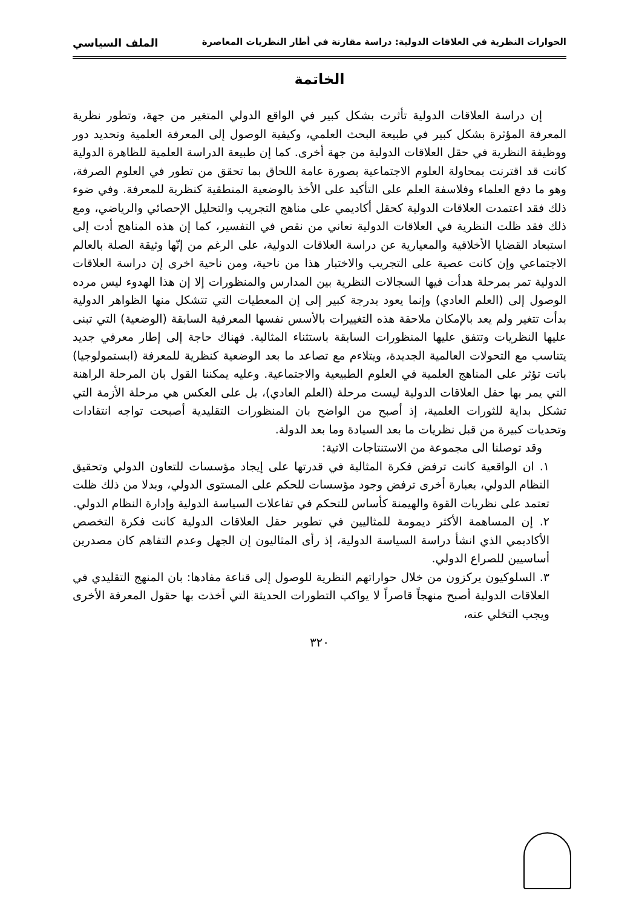الحوارات النظرية في العلاقات الدولية: دراسة مقارنة في أطار النظريات المعاصرة الملف السياسي
الخاتمة
إن دراسة العلاقات الدولية تأثرت بشكل كبير في الواقع الدولي المتغير من جهة، وتطور نظرية المعرفة المؤثرة بشكل كبير في طبيعة البحث العلمي، وكيفية الوصول إلى المعرفة العلمية وتحديد دور ووظيفة النظرية في حقل العلاقات الدولية من جهة أخرى. كما إن طبيعة الدراسة العلمية للظاهرة الدولية كانت قد اقترنت بمحاولة العلوم الاجتماعية بصورة عامة اللحاق بما تحقق من تطور في العلوم الصرفة، وهو ما دفع العلماء وفلاسفة العلم على التأكيد على الأخذ بالوضعية المنطقية كنظرية للمعرفة. وفي ضوء ذلك فقد اعتمدت العلاقات الدولية كحقل أكاديمي على مناهج التجريب والتحليل الإحصائي والرياضي، ومع ذلك فقد ظلت النظرية في العلاقات الدولية تعاني من نقص في التفسير، كما إن هذه المناهج أدت إلى استبعاد القضايا الأخلاقية والمعيارية عن دراسة العلاقات الدولية، على الرغم من إنّها وثيقة الصلة بالعالم الاجتماعي وإن كانت عصية على التجريب والاختبار هذا من ناحية، ومن ناحية اخرى إن دراسة العلاقات الدولية تمر بمرحلة هدأت فيها السجالات النظرية بين المدارس والمنظورات إلا إن هذا الهدوء ليس مرده الوصول إلى (العلم العادي) وإنما يعود بدرجة كبير إلى إن المعطيات التي تتشكل منها الظواهر الدولية بدأت تتغير ولم يعد بالإمكان ملاحقة هذه التغييرات بالأسس نفسها المعرفية السابقة (الوضعية) التي تبنى عليها النظريات وتتفق عليها المنظورات السابقة باستثناء المثالية. فهناك حاجة إلى إطار معرفي جديد يتناسب مع التحولات العالمية الجديدة، ويتلاءم مع تصاعد ما بعد الوضعية كنظرية للمعرفة (ابستمولوجيا) باتت تؤثر على المناهج العلمية في العلوم الطبيعية والاجتماعية. وعليه يمكننا القول بان المرحلة الراهنة التي يمر بها حقل العلاقات الدولية ليست مرحلة (العلم العادي)، بل على العكس هي مرحلة الأزمة التي تشكل بداية للثورات العلمية، إذ أصبح من الواضح بان المنظورات التقليدية أصبحت تواجه انتقادات وتحديات كبيرة من قبل نظريات ما بعد السيادة وما بعد الدولة.
وقد توصلنا الى مجموعة من الاستنتاجات الاتية:
١. ان الواقعية كانت ترفض فكرة المثالية في قدرتها على إيجاد مؤسسات للتعاون الدولي وتحقيق النظام الدولي، بعبارة أخرى ترفض وجود مؤسسات للحكم على المستوى الدولي، وبدلا من ذلك ظلت تعتمد على نظريات القوة والهيمنة كأساس للتحكم في تفاعلات السياسة الدولية وإدارة النظام الدولي.
٢. إن المساهمة الأكثر ديمومة للمثاليين في تطوير حقل العلاقات الدولية كانت فكرة التخصص الأكاديمي الذي انشأ دراسة السياسة الدولية، إذ رأى المثاليون إن الجهل وعدم التفاهم كان مصدرين أساسيين للصراع الدولي.
٣. السلوكيون يركزون من خلال حواراتهم النظرية للوصول إلى قناعة مفادها: بان المنهج التقليدي في العلاقات الدولية أصبح منهجاً قاصراً لا يواكب التطورات الحديثة التي أخذت بها حقول المعرفة الأخرى ويجب التخلي عنه،
٣٢٠